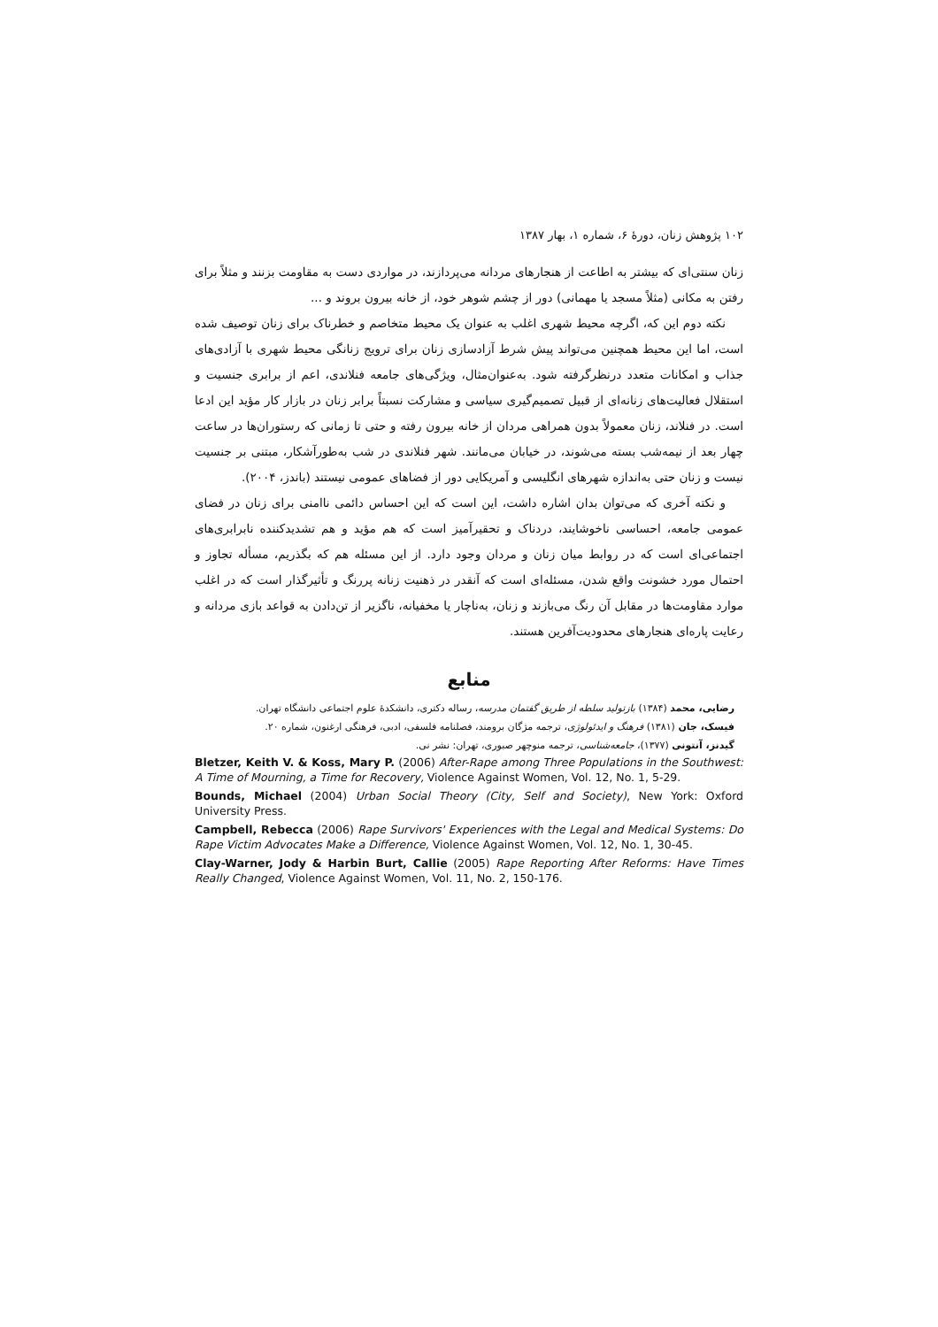۱۰۲ پژوهش زنان، دورهٔ ۶، شماره ۱، بهار ۱۳۸۷
زنان سنتی‌ای که بیشتر به اطاعت از هنجارهای مردانه می‌پردازند، در مواردی دست به مقاومت بزنند و مثلاً برای رفتن به مکانی (مثلاً مسجد یا مهمانی) دور از چشم شوهر خود، از خانه بیرون بروند و ...
نکته دوم این که، اگرچه محیط شهری اغلب به عنوان یک محیط متخاصم و خطرناک برای زنان توصیف شده است، اما این محیط همچنین می‌تواند پیش شرط آزادسازی زنان برای ترویج زنانگی محیط شهری با آزادی‌های جذاب و امکانات متعدد درنظرگرفته شود. به‌عنوان‌مثال، ویژگی‌های جامعه فنلاندی، اعم از برابری جنسیت و استقلال فعالیت‌های زنانه‌ای از قبیل تصمیم‌گیری سیاسی و مشارکت نسبتاً برابر زنان در بازار کار مؤید این ادعا است. در فنلاند، زنان معمولاً بدون همراهی مردان از خانه بیرون رفته و حتی تا زمانی که رستوران‌ها در ساعت چهار بعد از نیمه‌شب بسته می‌شوند، در خیابان می‌مانند. شهر فنلاندی در شب به‌طورآشکار، مبتنی بر جنسیت نیست و زنان حتی به‌اندازه شهرهای انگلیسی و آمریکایی دور از فضاهای عمومی نیستند (باندز، ۲۰۰۴).
و نکته آخری که می‌توان بدان اشاره داشت، این است که این احساس دائمی ناامنی برای زنان در فضای عمومی جامعه، احساسی ناخوشایند، دردناک و تحقیرآمیز است که هم مؤید و هم تشدیدکننده نابرابری‌های اجتماعی‌ای است که در روابط میان زنان و مردان وجود دارد. از این مسئله هم که بگذریم، مسأله تجاوز و احتمال مورد خشونت واقع شدن، مسئله‌ای است که آنقدر در ذهنیت زنانه پررنگ و تأثیرگذار است که در اغلب موارد مقاومت‌ها در مقابل آن رنگ می‌بازند و زنان، به‌ناچار یا مخفیانه، ناگزیر از تن‌دادن به قواعد بازی مردانه و رعایت پاره‌ای هنجارهای محدودیت‌آفرین هستند.
منابع
رضایی، محمد (۱۳۸۴) بازتولید سلطه از طریق گفتمان مدرسه، رساله دکتری، دانشکدهٔ علوم اجتماعی دانشگاه تهران.
فیسک، جان (۱۳۸۱) فرهنگ و ایدئولوژی، ترجمه مژگان برومند، فصلنامه فلسفی، ادبی، فرهنگی ارغنون، شماره ۲۰.
گیدنز، آنتونی (۱۳۷۷)، جامعه‌شناسی، ترجمه منوچهر صبوری، تهران: نشر نی.
Bletzer, Keith V. & Koss, Mary P. (2006) After-Rape among Three Populations in the Southwest: A Time of Mourning, a Time for Recovery, Violence Against Women, Vol. 12, No. 1, 5-29.
Bounds, Michael (2004) Urban Social Theory (City, Self and Society), New York: Oxford University Press.
Campbell, Rebecca (2006) Rape Survivors' Experiences with the Legal and Medical Systems: Do Rape Victim Advocates Make a Difference, Violence Against Women, Vol. 12, No. 1, 30-45.
Clay-Warner, Jody & Harbin Burt, Callie (2005) Rape Reporting After Reforms: Have Times Really Changed, Violence Against Women, Vol. 11, No. 2, 150-176.